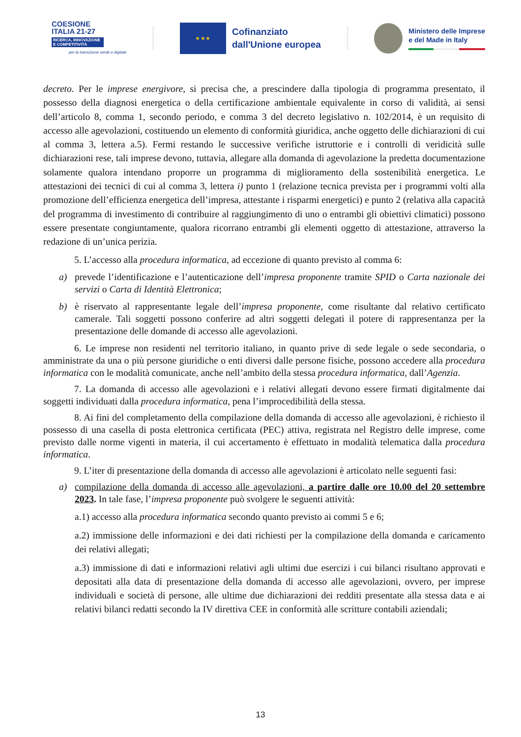COESIONE
ITALIA 21-27
RICERCA, INNOVAZIONE E COMPETITIVITÀ
per la transizione verde e digitale
★ ★ ★
Cofinanziato
dall'Unione europea
Ministero delle Imprese
e del Made in Italy
decreto. Per le imprese energivore, si precisa che, a prescindere dalla tipologia di programma presentato, il possesso della diagnosi energetica o della certificazione ambientale equivalente in corso di validità, ai sensi dell’articolo 8, comma 1, secondo periodo, e comma 3 del decreto legislativo n. 102/2014, è un requisito di accesso alle agevolazioni, costituendo un elemento di conformità giuridica, anche oggetto delle dichiarazioni di cui al comma 3, lettera a.5). Fermi restando le successive verifiche istruttorie e i controlli di veridicità sulle dichiarazioni rese, tali imprese devono, tuttavia, allegare alla domanda di agevolazione la predetta documentazione solamente qualora intendano proporre un programma di miglioramento della sostenibilità energetica. Le attestazioni dei tecnici di cui al comma 3, lettera i) punto 1 (relazione tecnica prevista per i programmi volti alla promozione dell’efficienza energetica dell’impresa, attestante i risparmi energetici) e punto 2 (relativa alla capacità del programma di investimento di contribuire al raggiungimento di uno o entrambi gli obiettivi climatici) possono essere presentate congiuntamente, qualora ricorrano entrambi gli elementi oggetto di attestazione, attraverso la redazione di un’unica perizia.
5. L’accesso alla procedura informatica, ad eccezione di quanto previsto al comma 6:
a) prevede l’identificazione e l’autenticazione dell’impresa proponente tramite SPID o Carta nazionale dei servizi o Carta di Identità Elettronica;
b) è riservato al rappresentante legale dell’impresa proponente, come risultante dal relativo certificato camerale. Tali soggetti possono conferire ad altri soggetti delegati il potere di rappresentanza per la presentazione delle domande di accesso alle agevolazioni.
6. Le imprese non residenti nel territorio italiano, in quanto prive di sede legale o sede secondaria, o amministrate da una o più persone giuridiche o enti diversi dalle persone fisiche, possono accedere alla procedura informatica con le modalità comunicate, anche nell’ambito della stessa procedura informatica, dall’Agenzia.
7. La domanda di accesso alle agevolazioni e i relativi allegati devono essere firmati digitalmente dai soggetti individuati dalla procedura informatica, pena l’improcedibilità della stessa.
8. Ai fini del completamento della compilazione della domanda di accesso alle agevolazioni, è richiesto il possesso di una casella di posta elettronica certificata (PEC) attiva, registrata nel Registro delle imprese, come previsto dalle norme vigenti in materia, il cui accertamento è effettuato in modalità telematica dalla procedura informatica.
9. L’iter di presentazione della domanda di accesso alle agevolazioni è articolato nelle seguenti fasi:
a) compilazione della domanda di accesso alle agevolazioni, a partire dalle ore 10.00 del 20 settembre 2023. In tale fase, l’impresa proponente può svolgere le seguenti attività:
a.1) accesso alla procedura informatica secondo quanto previsto ai commi 5 e 6;
a.2) immissione delle informazioni e dei dati richiesti per la compilazione della domanda e caricamento dei relativi allegati;
a.3) immissione di dati e informazioni relativi agli ultimi due esercizi i cui bilanci risultano approvati e depositati alla data di presentazione della domanda di accesso alle agevolazioni, ovvero, per imprese individuali e società di persone, alle ultime due dichiarazioni dei redditi presentate alla stessa data e ai relativi bilanci redatti secondo la IV direttiva CEE in conformità alle scritture contabili aziendali;
13